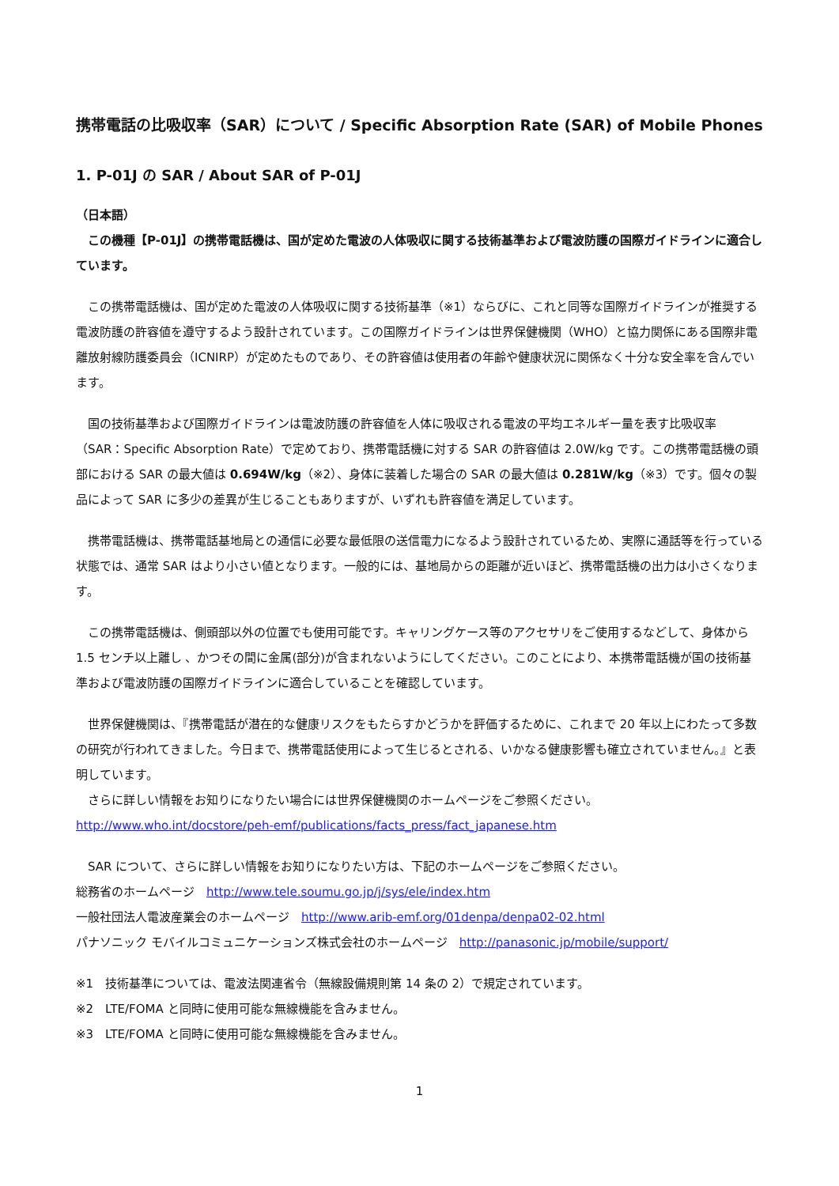携帯電話の比吸収率（SAR）について / Specific Absorption Rate (SAR) of Mobile Phones
1. P-01J の SAR / About SAR of P-01J
（日本語）
　この機種【P-01J】の携帯電話機は、国が定めた電波の人体吸収に関する技術基準および電波防護の国際ガイドラインに適合しています。
　この携帯電話機は、国が定めた電波の人体吸収に関する技術基準（※1）ならびに、これと同等な国際ガイドラインが推奨する電波防護の許容値を遵守するよう設計されています。この国際ガイドラインは世界保健機関（WHO）と協力関係にある国際非電離放射線防護委員会（ICNIRP）が定めたものであり、その許容値は使用者の年齢や健康状況に関係なく十分な安全率を含んでいます。
　国の技術基準および国際ガイドラインは電波防護の許容値を人体に吸収される電波の平均エネルギー量を表す比吸収率（SAR：Specific Absorption Rate）で定めており、携帯電話機に対する SAR の許容値は 2.0W/kg です。この携帯電話機の頭部における SAR の最大値は 0.694W/kg（※2）、身体に装着した場合の SAR の最大値は 0.281W/kg（※3）です。個々の製品によって SAR に多少の差異が生じることもありますが、いずれも許容値を満足しています。
　携帯電話機は、携帯電話基地局との通信に必要な最低限の送信電力になるよう設計されているため、実際に通話等を行っている状態では、通常 SAR はより小さい値となります。一般的には、基地局からの距離が近いほど、携帯電話機の出力は小さくなります。
　この携帯電話機は、側頭部以外の位置でも使用可能です。キャリングケース等のアクセサリをご使用するなどして、身体から 1.5 センチ以上離し 、かつその間に金属(部分)が含まれないようにしてください。このことにより、本携帯電話機が国の技術基準および電波防護の国際ガイドラインに適合していることを確認しています。
　世界保健機関は、『携帯電話が潜在的な健康リスクをもたらすかどうかを評価するために、これまで 20 年以上にわたって多数の研究が行われてきました。今日まで、携帯電話使用によって生じるとされる、いかなる健康影響も確立されていません。』と表明しています。
　さらに詳しい情報をお知りになりたい場合には世界保健機関のホームページをご参照ください。
http://www.who.int/docstore/peh-emf/publications/facts_press/fact_japanese.htm
　SAR について、さらに詳しい情報をお知りになりたい方は、下記のホームページをご参照ください。
総務省のホームページ　http://www.tele.soumu.go.jp/j/sys/ele/index.htm
一般社団法人電波産業会のホームページ　http://www.arib-emf.org/01denpa/denpa02-02.html
パナソニック モバイルコミュニケーションズ株式会社のホームページ　http://panasonic.jp/mobile/support/
※1　技術基準については、電波法関連省令（無線設備規則第 14 条の 2）で規定されています。
※2　LTE/FOMA と同時に使用可能な無線機能を含みません。
※3　LTE/FOMA と同時に使用可能な無線機能を含みません。
1